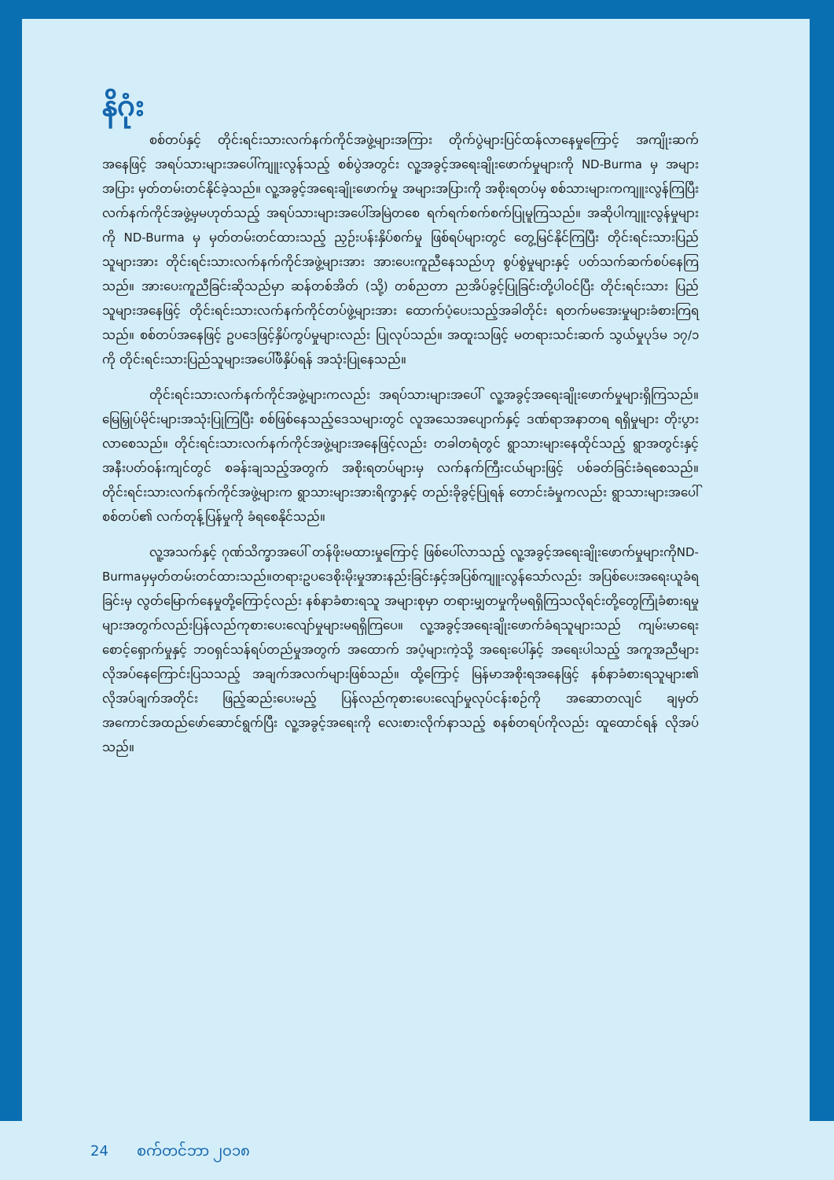နိဂုံး
စစ်တပ်နှင့် တိုင်းရင်းသားလက်နက်ကိုင်အဖွဲ့များအကြား တိုက်ပွဲများပြင်ထန်လာနေမှုကြောင့် အကျိုးဆက်အနေဖြင့် အရပ်သားများအပေါ်ကျူးလွန်သည့် စစ်ပွဲအတွင်း လူ့အခွင့်အရေးချိုးဖောက်မှုများကို ND-Burma မှ အများအပြား မှတ်တမ်းတင်နိုင်ခဲ့သည်။ လူ့အခွင့်အရေးချိုးဖောက်မှု အများအပြားကို အစိုးရတပ်မှ စစ်သားများကကျူးလွန်ကြပြီး လက်နက်ကိုင်အဖွဲ့မှမဟုတ်သည့် အရပ်သားများအပေါ်အမြဲတစေ ရက်ရက်စက်စက်ပြုမူကြသည်။ အဆိုပါကျူးလွန်မှုများကို ND-Burma မှ မှတ်တမ်းတင်ထားသည့် ညှဉ်းပန်းနှိပ်စက်မှု ဖြစ်ရပ်များတွင် တွေ့မြင်နိုင်ကြပြီး တိုင်းရင်းသားပြည်သူများအား တိုင်းရင်းသားလက်နက်ကိုင်အဖွဲ့များအား အားပေးကူညီနေသည်ဟု စွပ်စွဲမှုများနှင့် ပတ်သက်ဆက်စပ်နေကြသည်။ အားပေးကူညီခြင်းဆိုသည်မှာ ဆန်တစ်အိတ် (သို့) တစ်ညတာ ညအိပ်ခွင့်ပြုခြင်းတို့ပါဝင်ပြီး တိုင်းရင်းသား ပြည်သူများအနေဖြင့် တိုင်းရင်းသားလက်နက်ကိုင်တပ်ဖွဲ့များအား ထောက်ပံ့ပေးသည့်အခါတိုင်း ရတက်မအေးမှုများခံစားကြရသည်။ စစ်တပ်အနေဖြင့် ဥပဒေဖြင့်နှိပ်ကွပ်မှုများလည်း ပြုလုပ်သည်။ အထူးသဖြင့် မတရားသင်းဆက် သွယ်မှုပုဒ်မ ၁၇/၁ ကို တိုင်းရင်းသားပြည်သူများအပေါ်ဖိနှိပ်ရန် အသုံးပြုနေသည်။
တိုင်းရင်းသားလက်နက်ကိုင်အဖွဲ့များကလည်း အရပ်သားများအပေါ် လူ့အခွင့်အရေးချိုးဖောက်မှုများရှိကြသည်။ မြေမြှုပ်မိုင်းများအသုံးပြုကြပြီး စစ်ဖြစ်နေသည့်ဒေသများတွင် လူအသေအပျောက်နှင့် ဒဏ်ရာအနာတရ ရရှိမှုများ တိုးပွားလာစေသည်။ တိုင်းရင်းသားလက်နက်ကိုင်အဖွဲ့များအနေဖြင့်လည်း တခါတရံတွင် ရွာသားများနေထိုင်သည့် ရွာအတွင်းနှင့် အနီးပတ်ဝန်းကျင်တွင် စခန်းချသည့်အတွက် အစိုးရတပ်များမှ လက်နက်ကြီးငယ်များဖြင့် ပစ်ခတ်ခြင်းခံရစေသည်။ တိုင်းရင်းသားလက်နက်ကိုင်အဖွဲ့များက ရွာသားများအားရိက္ခာနှင့် တည်းခိုခွင့်ပြုရန် တောင်းခံမှုကလည်း ရွာသားများအပေါ် စစ်တပ်၏ လက်တုန့်ပြန်မှုကို ခံရစေနိုင်သည်။
လူ့အသက်နှင့် ဂုဏ်သိက္ခာအပေါ် တန်ဖိုးမထားမှုကြောင့် ဖြစ်ပေါ်လာသည့် လူ့အခွင့်အရေးချိုးဖောက်မှုများကိုND-Burmaမှမှတ်တမ်းတင်ထားသည်။တရားဥပဒေစိုးမိုးမှုအားနည်းခြင်းနှင့်အပြစ်ကျူးလွန်သော်လည်း အပြစ်ပေးအရေးယူခံရခြင်းမှ လွတ်မြောက်နေမှုတို့ကြောင့်လည်း နစ်နာခံစားရသူ အများစုမှာ တရားမျှတမှုကိုမရရှိကြသလိုရင်းတို့တွေကြုံခံစားရမှုများအတွက်လည်းပြန်လည်ကုစားပေးလျော်မှုများမရရှိကြပေ။ လူ့အခွင့်အရေးချိုးဖောက်ခံရသူများသည် ကျမ်းမာရေးစောင့်ရှောက်မှုနှင့် ဘဝရှင်သန်ရပ်တည်မှုအတွက် အထောက် အပံ့များကဲ့သို့ အရေးပေါ်နှင့် အရေးပါသည့် အကူအညီများလိုအပ်နေကြောင်းပြသသည့် အချက်အလက်များဖြစ်သည်။ ထို့ကြောင့် မြန်မာအစိုးရအနေဖြင့် နစ်နာခံစားရသူများ၏ လိုအပ်ချက်အတိုင်း ဖြည့်ဆည်းပေးမည့် ပြန်လည်ကုစားပေးလျော်မှုလုပ်ငန်းစဉ်ကို အဆောတလျင် ချမှတ်အကောင်အထည်ဖော်ဆောင်ရွက်ပြီး လူ့အခွင့်အရေးကို လေးစားလိုက်နာသည့် စနစ်တရပ်ကိုလည်း ထူထောင်ရန် လိုအပ်သည်။
24 စက်တင်ဘာ ၂၀၁၈